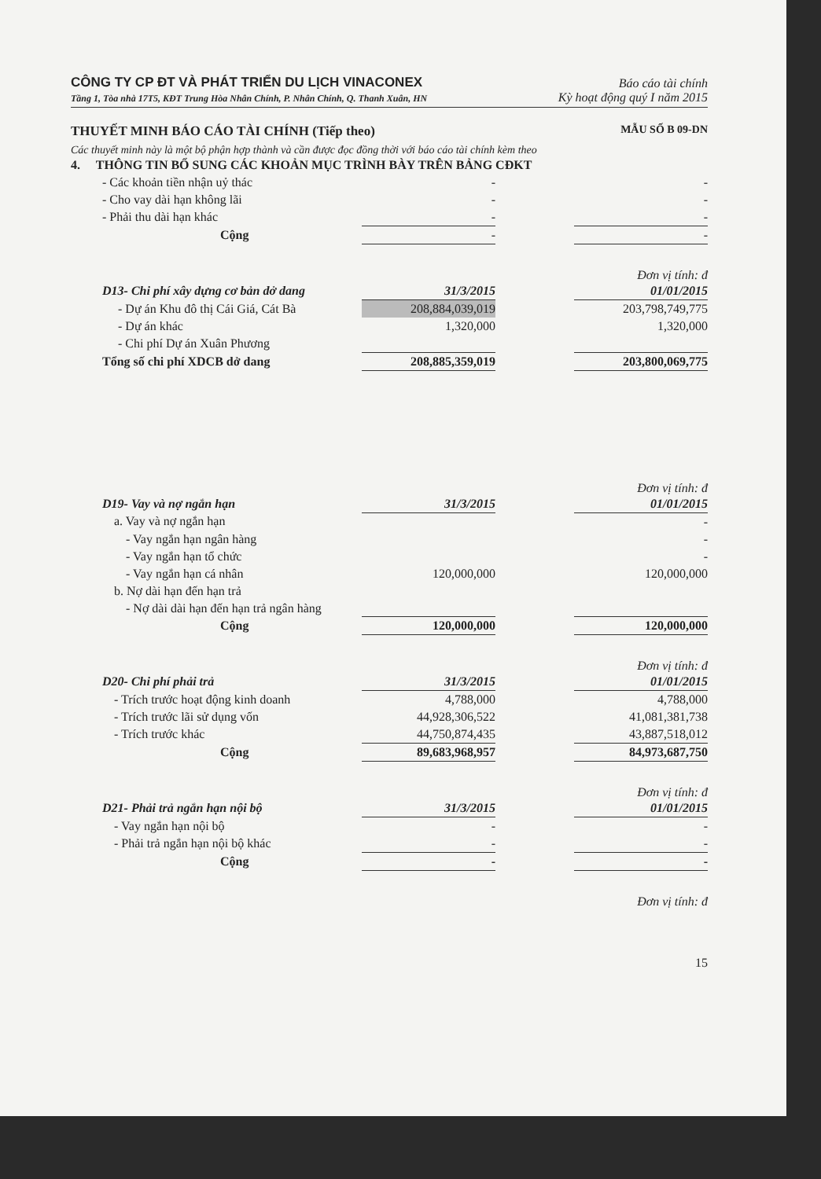CÔNG TY CP ĐT VÀ PHÁT TRIỂN DU LỊCH VINACONEX Báo cáo tài chính
Tầng 1, Tòa nhà 17T5, KĐT Trung Hòa Nhân Chính, P. Nhân Chính, Q. Thanh Xuân, HN Kỳ hoạt động quý I năm 2015
THUYẾT MINH BÁO CÁO TÀI CHÍNH (Tiếp theo) MẪU SỐ B 09-DN
Các thuyết minh này là một bộ phận hợp thành và cần được đọc đồng thời với báo cáo tài chính kèm theo
| 4. THÔNG TIN BỔ SUNG CÁC KHOẢN MỤC TRÌNH BÀY TRÊN BẢNG CĐKT | | | |
| - Các khoản tiền nhận uỷ thác | - | | - |
| - Cho vay dài hạn không lãi | - | | - |
| - Phải thu dài hạn khác | - | | - |
| Cộng | - | | - |
Đơn vị tính: đ
| D13- Chi phí xây dựng cơ bản dở dang | 31/3/2015 | | 01/01/2015 |
| - Dự án Khu đô thị Cái Giá, Cát Bà | 208,884,039,019 | | 203,798,749,775 |
| - Dự án khác | 1,320,000 | | 1,320,000 |
| - Chi phí Dự án Xuân Phương | | | |
| Tổng số chi phí XDCB dở dang | 208,885,359,019 | | 203,800,069,775 |
Đơn vị tính: đ
| D19- Vay và nợ ngắn hạn | 31/3/2015 | | 01/01/2015 |
| a. Vay và nợ ngắn hạn | | | - |
| - Vay ngắn hạn ngân hàng | | | - |
| - Vay ngắn hạn tổ chức | | | - |
| - Vay ngắn hạn cá nhân | 120,000,000 | | 120,000,000 |
| b. Nợ dài hạn đến hạn trả | | | |
| - Nợ dài dài hạn đến hạn trả ngân hàng | | | |
| Cộng | 120,000,000 | | 120,000,000 |
Đơn vị tính: đ
| D20- Chi phí phải trả | 31/3/2015 | | 01/01/2015 |
| - Trích trước hoạt động kinh doanh | 4,788,000 | | 4,788,000 |
| - Trích trước lãi sử dụng vốn | 44,928,306,522 | | 41,081,381,738 |
| - Trích trước khác | 44,750,874,435 | | 43,887,518,012 |
| Cộng | 89,683,968,957 | | 84,973,687,750 |
Đơn vị tính: đ
| D21- Phải trả ngắn hạn nội bộ | 31/3/2015 | | 01/01/2015 |
| - Vay ngắn hạn nội bộ | - | | - |
| - Phải trả ngắn hạn nội bộ khác | - | | - |
| Cộng | - | | - |
Đơn vị tính: đ
15